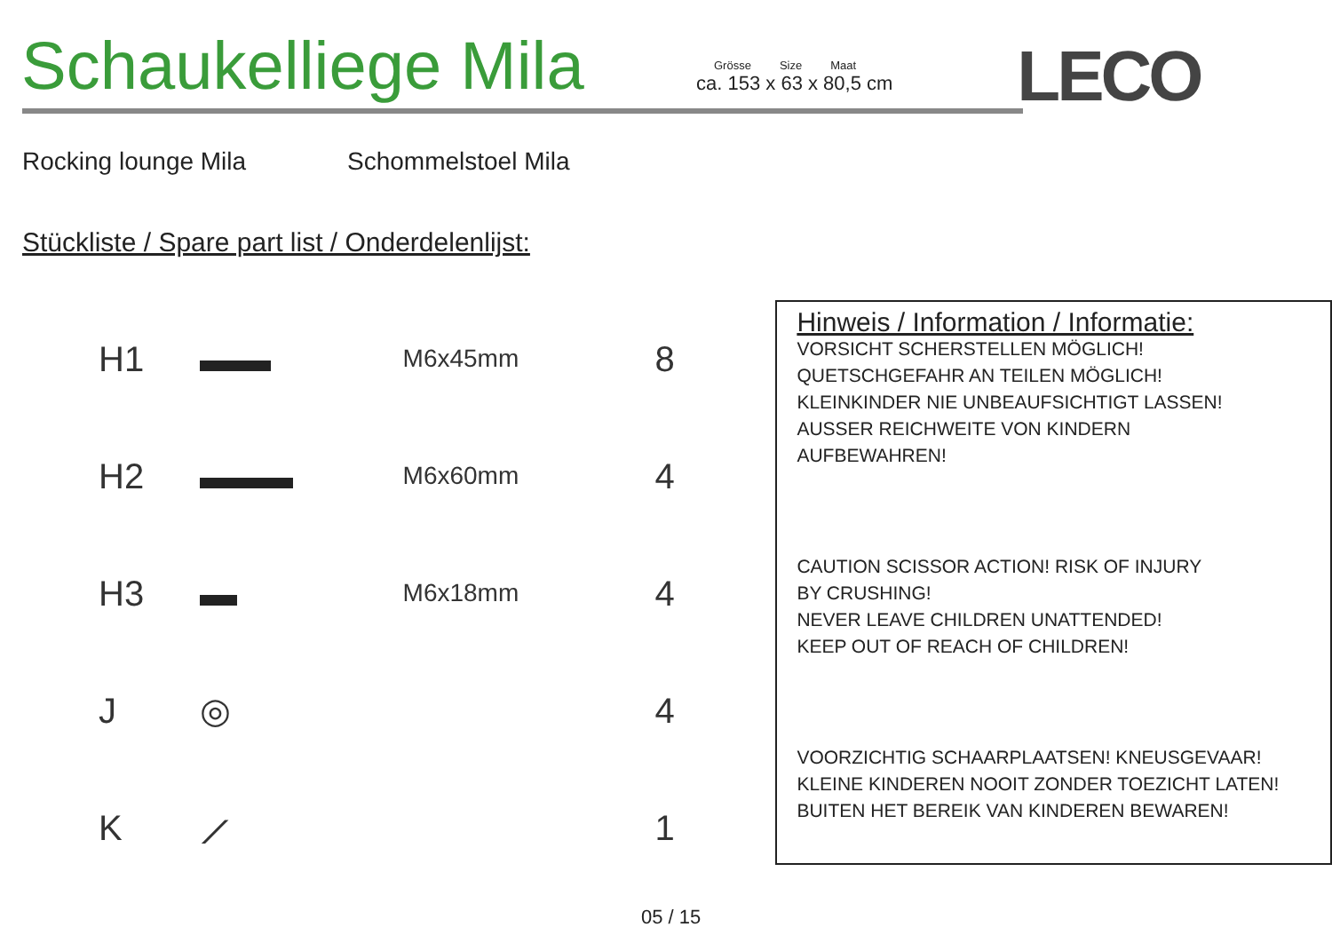Schaukelliege Mila
Grösse Size Maat
ca. 153 x 63 x 80,5 cm
LECO
Rocking lounge Mila Schommelstoel Mila
Stückliste / Spare part list / Onderdelenlijst:
| H1 | | M6x45mm | 8 |
| H2 | | M6x60mm | 4 |
| H3 | | M6x18mm | 4 |
| J | ◎ | | 4 |
| K | ⟋ | | 1 |
Hinweis / Information / Informatie:
VORSICHT SCHERSTELLEN MÖGLICH!
QUETSCHGEFAHR AN TEILEN MÖGLICH!
KLEINKINDER NIE UNBEAUFSICHTIGT LASSEN!
AUSSER REICHWEITE VON KINDERN
AUFBEWAHREN!
CAUTION SCISSOR ACTION! RISK OF INJURY
BY CRUSHING!
NEVER LEAVE CHILDREN UNATTENDED!
KEEP OUT OF REACH OF CHILDREN!
VOORZICHTIG SCHAARPLAATSEN! KNEUSGEVAAR!
KLEINE KINDEREN NOOIT ZONDER TOEZICHT LATEN!
BUITEN HET BEREIK VAN KINDEREN BEWAREN!
05 / 15